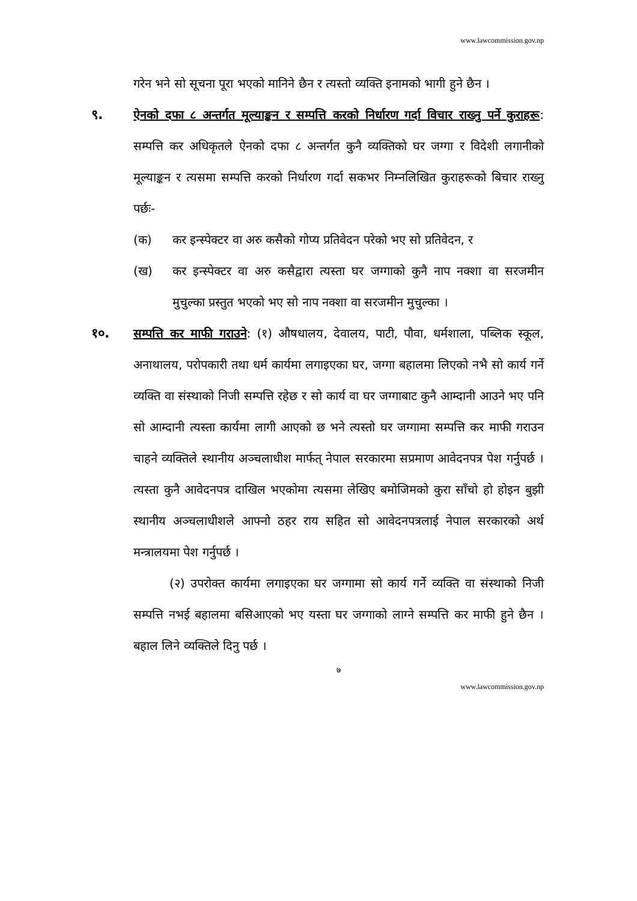www.lawcommission.gov.np
गरेन भने सो सूचना पूरा भएको मानिने छैन र त्यस्तो व्यक्ति इनामको भागी हुने छैन ।
९. ऐनको दफा ८ अन्तर्गत मूल्याङ्कन र सम्पत्ति करको निर्धारण गर्दा विचार राख्नु पर्ने कुराहरू: सम्पत्ति कर अधिकृतले ऐनको दफा ८ अन्तर्गत कुनै व्यक्तिको घर जग्गा र विदेशी लगानीको मूल्याङ्कन र त्यसमा सम्पत्ति करको निर्धारण गर्दा सकभर निम्नलिखित कुराहरूको बिचार राख्नु पर्छः-
(क) कर इन्स्पेक्टर वा अरु कसैको गोप्य प्रतिवेदन परेको भए सो प्रतिवेदन, र
(ख) कर इन्स्पेक्टर वा अरु कसैद्वारा त्यस्ता घर जग्गाको कुनै नाप नक्शा वा सरजमीन मुचुल्का प्रस्तुत भएको भए सो नाप नक्शा वा सरजमीन मुचुल्का ।
१०. सम्पत्ति कर माफी गराउने: (१) औषधालय, देवालय, पाटी, पौवा, धर्मशाला, पब्लिक स्कूल, अनाथालय, परोपकारी तथा धर्म कार्यमा लगाइएका घर, जग्गा बहालमा लिएको नभै सो कार्य गर्ने व्यक्ति वा संस्थाको निजी सम्पत्ति रहेछ र सो कार्य वा घर जग्गाबाट कुनै आम्दानी आउने भए पनि सो आम्दानी त्यस्ता कार्यमा लागी आएको छ भने त्यस्तो घर जग्गामा सम्पत्ति कर माफी गराउन चाहने व्यक्तिले स्थानीय अञ्चलाधीश मार्फत् नेपाल सरकारमा सप्रमाण आवेदनपत्र पेश गर्नुपर्छ । त्यस्ता कुनै आवेदनपत्र दाखिल भएकोमा त्यसमा लेखिए बमोजिमको कुरा साँचो हो होइन बुझी स्थानीय अञ्चलाधीशले आफ्नो ठहर राय सहित सो आवेदनपत्रलाई नेपाल सरकारको अर्थ मन्त्रालयमा पेश गर्नुपर्छ ।
(२) उपरोक्त कार्यमा लगाइएका घर जग्गामा सो कार्य गर्ने व्यक्ति वा संस्थाको निजी सम्पत्ति नभई बहालमा बसिआएको भए यस्ता घर जग्गाको लाग्ने सम्पत्ति कर माफी हुने छैन । बहाल लिने व्यक्तिले दिनु पर्छ ।
७
www.lawcommission.gov.np